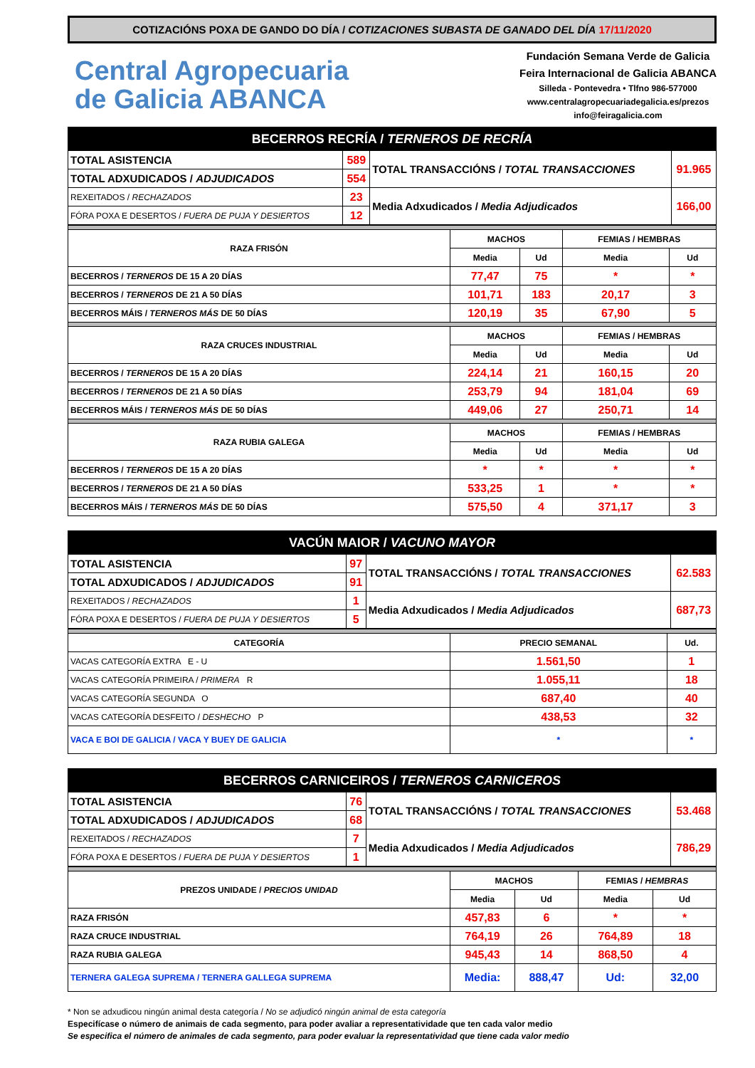COTIZACIÓNS POXA DE GANDO DO DÍA / COTIZACIONES SUBASTA DE GANADO DEL DÍA 17/11/2020
Central Agropecuaria
de Galicia ABANCA
Fundación Semana Verde de Galicia
Feira Internacional de Galicia ABANCA
Silleda - Pontevedra • Tlfno 986-577000
www.centralagropecuariadegalicia.es/prezos
info@feiragalicia.com
| BECERROS RECRÍA / TERNEROS DE RECRÍA | | | |
| TOTAL ASISTENCIA | 589 | TOTAL TRANSACCIÓNS / TOTAL TRANSACCIONES | 91.965 |
| TOTAL ADXUDICADOS / ADJUDICADOS | 554 | | |
| REXEITADOS / RECHAZADOS | 23 | Media Adxudicados / Media Adjudicados | 166,00 |
| FÓRA POXA E DESERTOS / FUERA DE PUJA Y DESIERTOS | 12 | | |
| RAZA FRISÓN | MACHOS | | FEMIAS / HEMBRAS | |
| --- | --- | --- | --- | --- |
| | Media | Ud | Media | Ud |
| BECERROS / TERNEROS DE 15 A 20 DÍAS | 77,47 | 75 | * | * |
| BECERROS / TERNEROS DE 21 A 50 DÍAS | 101,71 | 183 | 20,17 | 3 |
| BECERROS MÁIS / TERNEROS MÁS DE 50 DÍAS | 120,19 | 35 | 67,90 | 5 |
| RAZA CRUCES INDUSTRIAL | MACHOS | | FEMIAS / HEMBRAS | |
| | Media | Ud | Media | Ud |
| BECERROS / TERNEROS DE 15 A 20 DÍAS | 224,14 | 21 | 160,15 | 20 |
| BECERROS / TERNEROS DE 21 A 50 DÍAS | 253,79 | 94 | 181,04 | 69 |
| BECERROS MÁIS / TERNEROS MÁS DE 50 DÍAS | 449,06 | 27 | 250,71 | 14 |
| RAZA RUBIA GALEGA | MACHOS | | FEMIAS / HEMBRAS | |
| | Media | Ud | Media | Ud |
| BECERROS / TERNEROS DE 15 A 20 DÍAS | * | * | * | * |
| BECERROS / TERNEROS DE 21 A 50 DÍAS | 533,25 | 1 | * | * |
| BECERROS MÁIS / TERNEROS MÁS DE 50 DÍAS | 575,50 | 4 | 371,17 | 3 |
| VACÚN MAIOR / VACUNO MAYOR | | | |
| TOTAL ASISTENCIA | 97 | TOTAL TRANSACCIÓNS / TOTAL TRANSACCIONES | 62.583 |
| TOTAL ADXUDICADOS / ADJUDICADOS | 91 | | |
| REXEITADOS / RECHAZADOS | 1 | Media Adxudicados / Media Adjudicados | 687,73 |
| FÓRA POXA E DESERTOS / FUERA DE PUJA Y DESIERTOS | 5 | | |
| CATEGORÍA | PRECIO SEMANAL | Ud. |
| --- | --- | --- |
| VACAS CATEGORÍA EXTRA E - U | 1.561,50 | 1 |
| VACAS CATEGORÍA PRIMEIRA / PRIMERA R | 1.055,11 | 18 |
| VACAS CATEGORÍA SEGUNDA O | 687,40 | 40 |
| VACAS CATEGORÍA DESFEITO / DESHECHO P | 438,53 | 32 |
| VACA E BOI DE GALICIA / VACA Y BUEY DE GALICIA | * | * |
| BECERROS CARNICEIROS / TERNEROS CARNICEROS | | | |
| TOTAL ASISTENCIA | 76 | TOTAL TRANSACCIÓNS / TOTAL TRANSACCIONES | 53.468 |
| TOTAL ADXUDICADOS / ADJUDICADOS | 68 | | |
| REXEITADOS / RECHAZADOS | 7 | Media Adxudicados / Media Adjudicados | 786,29 |
| FÓRA POXA E DESERTOS / FUERA DE PUJA Y DESIERTOS | 1 | | |
| PREZOS UNIDADE / PRECIOS UNIDAD | MACHOS | | FEMIAS / HEMBRAS | |
| --- | --- | --- | --- | --- |
| | Media | Ud | Media | Ud |
| RAZA FRISÓN | 457,83 | 6 | * | * |
| RAZA CRUCE INDUSTRIAL | 764,19 | 26 | 764,89 | 18 |
| RAZA RUBIA GALEGA | 945,43 | 14 | 868,50 | 4 |
| TERNERA GALEGA SUPREMA / TERNERA GALLEGA SUPREMA | Media: | 888,47 | Ud: | 32,00 |
* Non se adxudicou ningún animal desta categoría / No se adjudicó ningún animal de esta categoría
Especifícase o número de animais de cada segmento, para poder avaliar a representatividade que ten cada valor medio
Se especifica el número de animales de cada segmento, para poder evaluar la representatividad que tiene cada valor medio